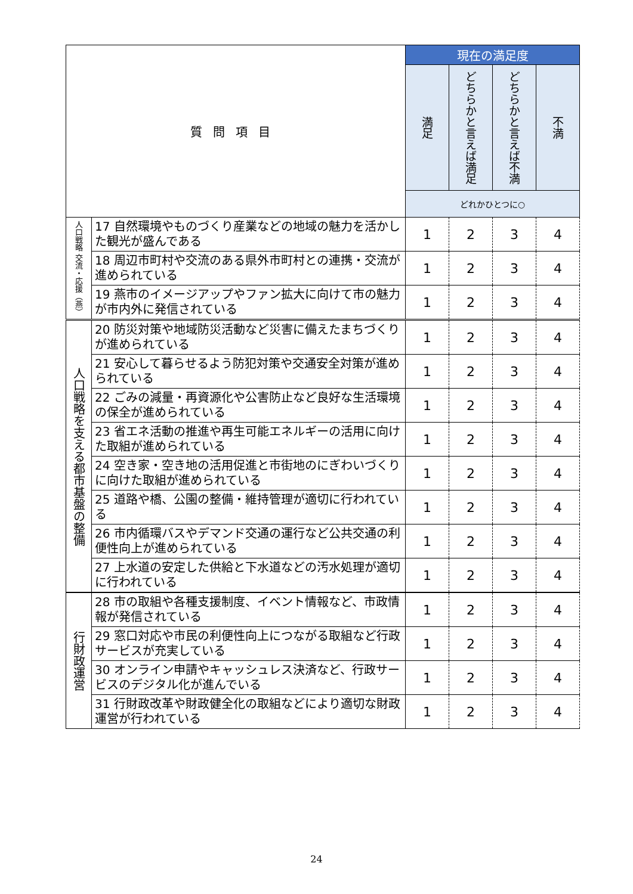| 質問項目 | | 現在の満足度 | | | |
| --- | --- | --- | --- | --- | --- |
| | | 満足 | どちらかと言えば満足 | どちらかと言えば不満 | 不満 |
| | | どれかひとつに○ | | | |
| 人口戦略 交流・応援（燕） | 17 自然環境やものづくり産業などの地域の魅力を活かした観光が盛んである | 1 | 2 | 3 | 4 |
| | 18 周辺市町村や交流のある県外市町村との連携・交流が進められている | 1 | 2 | 3 | 4 |
| | 19 燕市のイメージアップやファン拡大に向けて市の魅力が市内外に発信されている | 1 | 2 | 3 | 4 |
| 人口戦略を支える都市基盤の整備 | 20 防災対策や地域防災活動など災害に備えたまちづくりが進められている | 1 | 2 | 3 | 4 |
| | 21 安心して暮らせるよう防犯対策や交通安全対策が進められている | 1 | 2 | 3 | 4 |
| | 22 ごみの減量・再資源化や公害防止など良好な生活環境の保全が進められている | 1 | 2 | 3 | 4 |
| | 23 省エネ活動の推進や再生可能エネルギーの活用に向けた取組が進められている | 1 | 2 | 3 | 4 |
| | 24 空き家・空き地の活用促進と市街地のにぎわいづくりに向けた取組が進められている | 1 | 2 | 3 | 4 |
| | 25 道路や橋、公園の整備・維持管理が適切に行われている | 1 | 2 | 3 | 4 |
| | 26 市内循環バスやデマンド交通の運行など公共交通の利便性向上が進められている | 1 | 2 | 3 | 4 |
| | 27 上水道の安定した供給と下水道などの汚水処理が適切に行われている | 1 | 2 | 3 | 4 |
| 行財政運営 | 28 市の取組や各種支援制度、イベント情報など、市政情報が発信されている | 1 | 2 | 3 | 4 |
| | 29 窓口対応や市民の利便性向上につながる取組など行政サービスが充実している | 1 | 2 | 3 | 4 |
| | 30 オンライン申請やキャッシュレス決済など、行政サービスのデジタル化が進んでいる | 1 | 2 | 3 | 4 |
| | 31 行財政改革や財政健全化の取組などにより適切な財政運営が行われている | 1 | 2 | 3 | 4 |
24